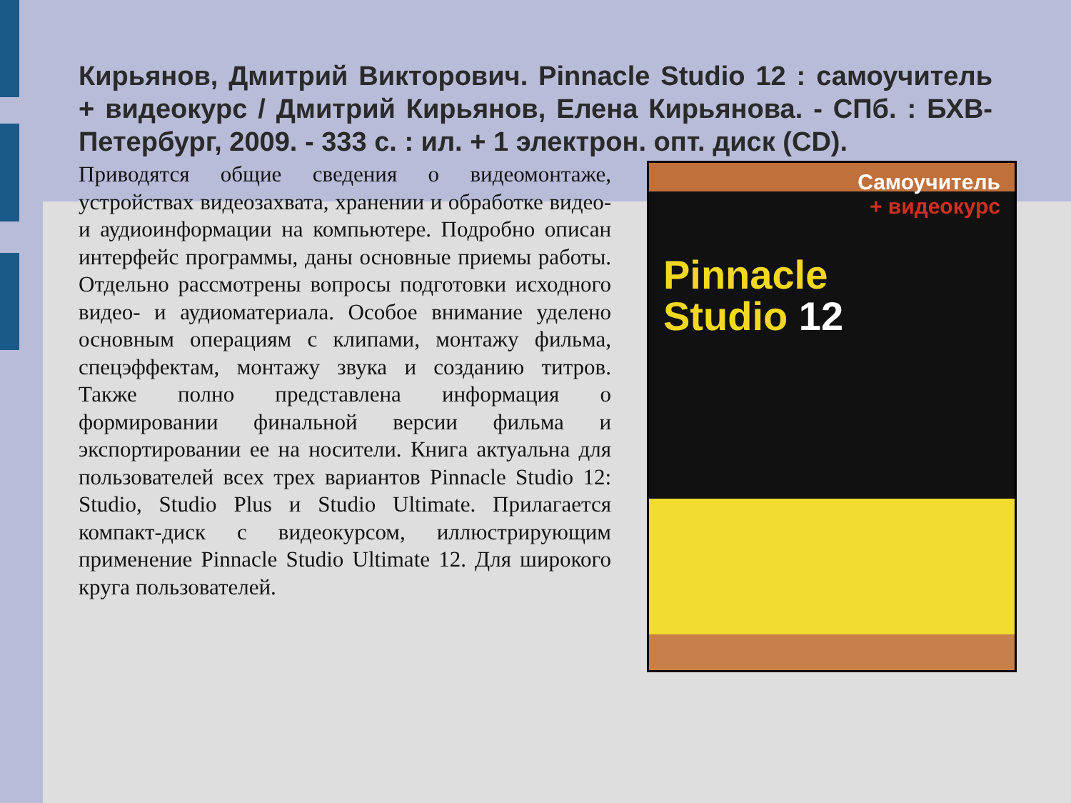Кирьянов, Дмитрий Викторович. Pinnacle Studio 12 : самоучитель + видеокурс / Дмитрий Кирьянов, Елена Кирьянова. - СПб. : БХВ-Петербург, 2009. - 333 с. : ил. + 1 электрон. опт. диск (CD).
Приводятся общие сведения о видеомонтаже, устройствах видеозахвата, хранении и обработке видео- и аудиоинформации на компьютере. Подробно описан интерфейс программы, даны основные приемы работы. Отдельно рассмотрены вопросы подготовки исходного видео- и аудиоматериала. Особое внимание уделено основным операциям с клипами, монтажу фильма, спецэффектам, монтажу звука и созданию титров. Также полно представлена информация о формировании финальной версии фильма и экспортировании ее на носители. Книга актуальна для пользователей всех трех вариантов Pinnacle Studio 12: Studio, Studio Plus и Studio Ultimate. Прилагается компакт-диск с видеокурсом, иллюстрирующим применение Pinnacle Studio Ultimate 12. Для широкого круга пользователей.
Самоучитель
+ видеокурс
Pinnacle
Studio 12